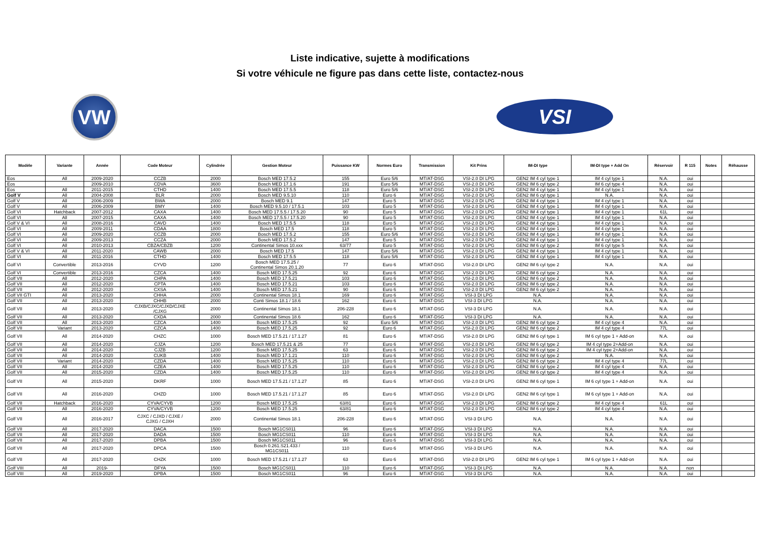Liste indicative, sujette à modifications
Si votre véhicule ne figure pas dans cette liste, contactez-nous
VW
VSI
| Modèle | Variante | Année | Code Moteur | Cylindrée | Gestion Moteur | Puissance KW | Normes Euro | Transmission | Kit Prins | IM-DI type | IM-DI type + Add On | Réservoir | R 115 | Notes | Réhausse |
| --- | --- | --- | --- | --- | --- | --- | --- | --- | --- | --- | --- | --- | --- | --- | --- |
| Eos | All | 2009-2020 | CCZB | 2000 | Bosch MED 17.5.2 | 155 | Euro 5/6 | MT/AT-DSG | VSI-2.0 DI LPG | GEN2 IM 4 cyl type 1 | IM 4 cyl type 1 | N.A. | oui | | |
| Eos | | 2009-2010 | CDVA | 3600 | Bosch MED 17.1.6 | 191 | Euro 5/6 | MT/AT-DSG | VSI-2.0 DI LPG | GEN2 IM 6 cyl type 2 | IM 6 cyl type 4 | N.A. | oui | | |
| Eos | All | 2011-2015 | CTHD | 1400 | Bosch MED 17.5.5 | 118 | Euro 5/6 | MT/AT-DSG | VSI-2.0 DI LPG | GEN2 IM 4 cyl type 1 | IM 4 cyl type 1 | N.A. | oui | | |
| Golf V | All | 2004-2008 | BLR | 2000 | Bosch MED 9.5.10 | 110 | Euro 6 | MT/AT-DSG | VSI-2.0 DI LPG | GEN2 IM 6 cyl type 1 | N.A. | N.A. | oui | | |
| Golf V | All | 2006-2009 | BWA | 2000 | Bosch MED 9.1 | 147 | Euro 5 | MT/AT-DSG | VSI-2.0 DI LPG | GEN2 IM 4 cyl type 1 | IM 4 cyl type 1 | N.A. | oui | | |
| Golf V | All | 2006-2009 | BMY | 1400 | Bosch MED 9.5.10 / 17.5.1 | 103 | Euro 5 | MT/AT-DSG | VSI-2.0 DI LPG | GEN2 IM 4 cyl type 1 | IM 4 cyl type 1 | N.A. | oui | | |
| Golf VI | Hatchback | 2007-2012 | CAXA | 1400 | Bosch MED 17.5.5 / 17.5.20 | 90 | Euro 5 | MT/AT-DSG | VSI-2.0 DI LPG | GEN2 IM 4 cyl type 1 | IM 4 cyl type 1 | 61L | oui | | |
| Golf VI | All | 2007-2015 | CAXA | 1400 | Bosch MED 17.5.5 / 17.5.20 | 90 | Euro 5 | MT/AT-DSG | VSI-2.0 DI LPG | GEN2 IM 4 cyl type 1 | IM 4 cyl type 1 | N.A. | oui | | |
| Golf V & VI | All | 2008-2016 | CAVD | 1400 | Bosch MED 17.5.5 | 118 | Euro 5 | MT/AT-DSG | VSI-2.0 DI LPG | GEN2 IM 4 cyl type 1 | IM 4 cyl type 1 | N.A. | oui | | |
| Golf VI | All | 2009-2011 | CDAA | 1800 | Bosch MED 17.5 | 118 | Euro 5 | MT/AT-DSG | VSI-2.0 DI LPG | GEN2 IM 4 cyl type 1 | IM 4 cyl type 1 | N.A. | oui | | |
| Golf VI | All | 2009-2020 | CCZB | 2000 | Bosch MED 17.5.2 | 155 | Euro 5/6 | MT/AT-DSG | VSI-2.0 DI LPG | GEN2 IM 4 cyl type 1 | IM 4 cyl type 1 | N.A. | oui | | |
| Golf VI | All | 2009-2013 | CCZA | 2000 | Bosch MED 17.5.2 | 147 | Euro 5 | MT/AT-DSG | VSI-2.0 DI LPG | GEN2 IM 4 cyl type 1 | IM 4 cyl type 1 | N.A. | oui | | |
| Golf VI | All | 2010-2013 | CBZA/CBZB | 1200 | Continental Simos 10.xxx | 63/77 | Euro 5 | MT/AT-DSG | VSI-2.0 DI LPG | GEN2 IM 6 cyl type 2 | IM 6 cyl type 5 | N.A. | oui | | |
| Golf V & VI | All | 2011-2020 | CAWB | 2000 | Bosch MED 17.5 | 147 | Euro 5/6 | MT/AT-DSG | VSI-2.0 DI LPG | GEN2 IM 4 cyl type 1 | IM 4 cyl type 1 | N.A. | oui | | |
| Golf VI | All | 2011-2016 | CTHD | 1400 | Bosch MED 17.5.5 | 118 | Euro 5/6 | MT/AT-DSG | VSI-2.0 DI LPG | GEN2 IM 4 cyl type 1 | IM 4 cyl type 1 | N.A. | oui | | |
| Golf VI | Convertible | 2013-2016 | CYVD | 1200 | Bosch MED 17.5.25 / Continental Simos 20.1.20 | 77 | Euro 6 | MT/AT-DSG | VSI-2.0 DI LPG | GEN2 IM 6 cyl type 2 | N.A. | N.A. | oui | | |
| Golf VI | Convertible | 2013-2016 | CZCA | 1400 | Bosch MED 17.5.25 | 92 | Euro 6 | MT/AT-DSG | VSI-2.0 DI LPG | GEN2 IM 6 cyl type 2 | N.A. | N.A. | oui | | |
| Golf VII | All | 2012-2020 | CHPA | 1400 | Bosch MED 17.5.21 | 103 | Euro 6 | MT/AT-DSG | VSI-2.0 DI LPG | GEN2 IM 6 cyl type 2 | N.A. | N.A. | oui | | |
| Golf VII | All | 2012-2020 | CPTA | 1400 | Bosch MED 17.5.21 | 103 | Euro 6 | MT/AT-DSG | VSI-2.0 DI LPG | GEN2 IM 6 cyl type 2 | N.A. | N.A. | oui | | |
| Golf VII | All | 2012-2020 | CXSA | 1400 | Bosch MED 17.5.21 | 90 | Euro 6 | MT/AT-DSG | VSI-2.0 DI LPG | GEN2 IM 6 cyl type 2 | N.A. | N.A. | oui | | |
| Golf VII GTI | All | 2013-2020 | CHHA | 2000 | Continental Simos 18.1 | 169 | Euro 6 | MT/AT-DSG | VSI-3 DI LPG | N.A. | N.A. | N.A. | oui | | |
| Golf VII | All | 2013-2020 | CHHB | 2000 | Conti Simos 18.1 / 18.6 | 162 | Euro 6 | MT/AT-DSG | VSI-3 DI LPG | N.A. | N.A. | N.A. | oui | | |
| Golf VII | All | 2013-2020 | CJXB/CJXC/CJXD/CJXE /CJXG | 2000 | Continental Simos 18.1 | 206-228 | Euro 6 | MT/AT-DSG | VSI-3 DI LPG | N.A. | N.A. | N.A. | oui | | |
| Golf VII | All | 2013-2020 | CXDA | 2000 | Continental Simos 18.6 | 162 | Euro 6 | MT/AT-DSG | VSI-3 DI LPG | N.A. | N.A. | N.A. | oui | | |
| Golf VII | All | 2013-2020 | CZCA | 1400 | Bosch MED 17.5.25 | 92 | Euro 5/6 | MT/AT-DSG | VSI-2.0 DI LPG | GEN2 IM 6 cyl type 2 | IM 4 cyl type 4 | N.A. | oui | | |
| Golf VII | Variant | 2013-2020 | CZCA | 1400 | Bosch MED 17.5.25 | 92 | Euro 6 | MT/AT-DSG | VSI-2.0 DI LPG | GEN2 IM 6 cyl type 2 | IM 4 cyl type 4 | 77L | oui | | |
| Golf VII | All | 2014-2020 | CHZC | 1000 | Bosch MED 17.5.21 / 17.1.27 | 81 | Euro 6 | MT/AT-DSG | VSI-2.0 DI LPG | GEN2 IM 6 cyl type 1 | IM 6 cyl type 1 + Add-on | N.A. | oui | | |
| Golf VII | All | 2014-2020 | CJZA | 1200 | Bosch MED 17.5.21 & 25 | 77 | Euro 6 | MT/AT-DSG | VSI-2.0 DI LPG | GEN2 IM 6 cyl type 2 | IM 4 cyl type 2+Add-on | N.A. | oui | | |
| Golf VII | All | 2014-2020 | CJZB | 1200 | Bosch MED 17.5.25 | 63 | Euro 6 | MT/AT-DSG | VSI-2.0 DI LPG | GEN2 IM 6 cyl type 2 | IM 4 cyl type 2+Add-on | N.A. | oui | | |
| Golf VII | All | 2014-2020 | CUKB | 1400 | Bosch MED 17.1.21 | 110 | Euro 6 | MT/AT-DSG | VSI-2.0 DI LPG | GEN2 IM 6 cyl type 2 | N.A. | N.A. | oui | | |
| Golf VII | Variant | 2014-2020 | CZDA | 1400 | Bosch MED 17.5.25 | 110 | Euro 6 | MT/AT-DSG | VSI-2.0 DI LPG | GEN2 IM 6 cyl type 2 | IM 4 cyl type 4 | 77L | oui | | |
| Golf VII | All | 2014-2020 | CZEA | 1400 | Bosch MED 17.5.25 | 110 | Euro 6 | MT/AT-DSG | VSI-2.0 DI LPG | GEN2 IM 6 cyl type 2 | IM 4 cyl type 4 | N.A. | oui | | |
| Golf VII | All | 2015-2020 | CZDA | 1400 | Bosch MED 17.5.25 | 110 | Euro 6 | MT/AT-DSG | VSI-2.0 DI LPG | GEN2 IM 6 cyl type 2 | IM 4 cyl type 4 | N.A. | oui | | |
| Golf VII | All | 2015-2020 | DKRF | 1000 | Bosch MED 17.5.21 / 17.1.27 | 85 | Euro 6 | MT/AT-DSG | VSI-2.0 DI LPG | GEN2 IM 6 cyl type 1 | IM 6 cyl type 1 + Add-on | N.A. | oui | | |
| Golf VII | All | 2016-2020 | CHZD | 1000 | Bosch MED 17.5.21 / 17.1.27 | 85 | Euro 6 | MT/AT-DSG | VSI-2.0 DI LPG | GEN2 IM 6 cyl type 1 | IM 6 cyl type 1 + Add-on | N.A. | oui | | |
| Golf VII | Hatchback | 2016-2020 | CYVA/CYVB | 1200 | Bosch MED 17.5.25 | 63/81 | Euro 6 | MT/AT-DSG | VSI-2.0 DI LPG | GEN2 IM 6 cyl type 2 | IM 4 cyl type 4 | 61L | oui | | |
| Golf VII | All | 2016-2020 | CYVA/CYVB | 1200 | Bosch MED 17.5.25 | 63/81 | Euro 6 | MT/AT-DSG | VSI-2.0 DI LPG | GEN2 IM 6 cyl type 2 | IM 4 cyl type 4 | N.A. | oui | | |
| Golf VII | All | 2016-2017 | CJXC / CJXD / CJXE / CJXG / CJXH | 2000 | Continental Simos 18.1 | 206-228 | Euro 6 | MT/AT-DSG | VSI-3 DI LPG | N.A. | N.A. | N.A. | oui | | |
| Golf VII | All | 2017-2020 | DACA | 1500 | Bosch MG1CS011 | 96 | Euro 6 | MT/AT-DSG | VSI-3 DI LPG | N.A. | N.A. | N.A. | oui | | |
| Golf VII | All | 2017-2020 | DADA | 1500 | Bosch MG1CS011 | 110 | Euro 6 | MT/AT-DSG | VSI-3 DI LPG | N.A. | N.A. | N.A. | oui | | |
| Golf VII | All | 2017-2020 | DPBA | 1500 | Bosch MG1CS011 | 96 | Euro 6 | MT/AT-DSG | VSI-3 DI LPG | N.A. | N.A. | N.A. | oui | | |
| Golf VII | All | 2017-2020 | DPCA | 1500 | Bosch 0.261.S21.433 / MG1CS011 | 110 | Euro 6 | MT/AT-DSG | VSI-3 DI LPG | N.A. | N.A. | N.A. | oui | | |
| Golf VII | All | 2017-2020 | CHZK | 1000 | Bosch MED 17.5.21 / 17.1.27 | 63 | Euro 6 | MT/AT-DSG | VSI-2.0 DI LPG | GEN2 IM 6 cyl type 1 | IM 6 cyl type 1 + Add-on | N.A. | oui | | |
| Golf VIII | All | 2019- | DFYA | 1500 | Bosch MG1CS011 | 110 | Euro 6 | MT/AT-DSG | VSI-3 DI LPG | N.A. | N.A. | N.A. | non | | |
| Golf VIII | All | 2019-2020 | DPBA | 1500 | Bosch MG1CS011 | 96 | Euro 6 | MT/AT-DSG | VSI-3 DI LPG | N.A. | N.A. | N.A. | oui | | |